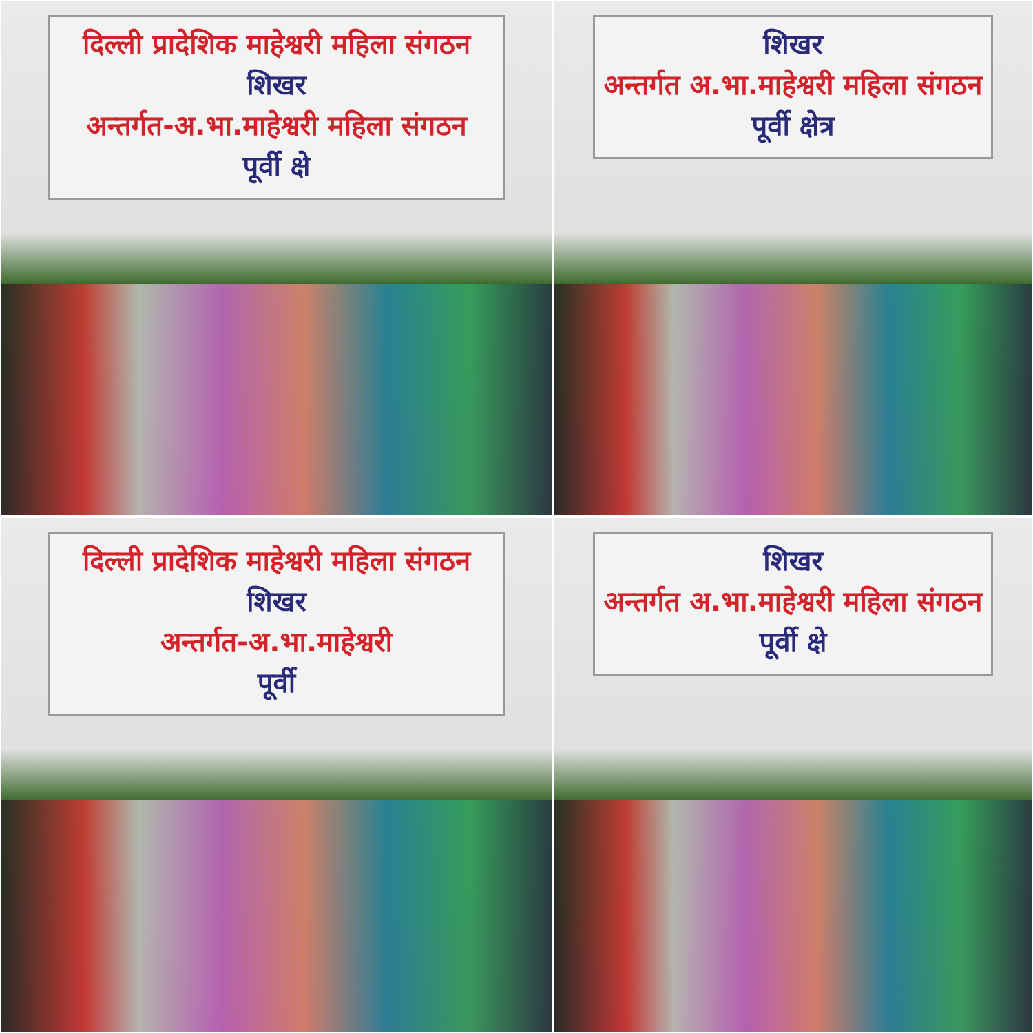दिल्ली प्रादेशिक माहेश्वरी महिला संगठन
शिखर
अन्तर्गत-अ.भा.माहेश्वरी महिला संगठन
पूर्वी क्षे
शिखर
अन्तर्गत अ.भा.माहेश्वरी महिला संगठन
पूर्वी क्षेत्र
दिल्ली प्रादेशिक माहेश्वरी महिला संगठन
शिखर
अन्तर्गत-अ.भा.माहेश्वरी
पूर्वी
शिखर
अन्तर्गत अ.भा.माहेश्वरी महिला संगठन
पूर्वी क्षे